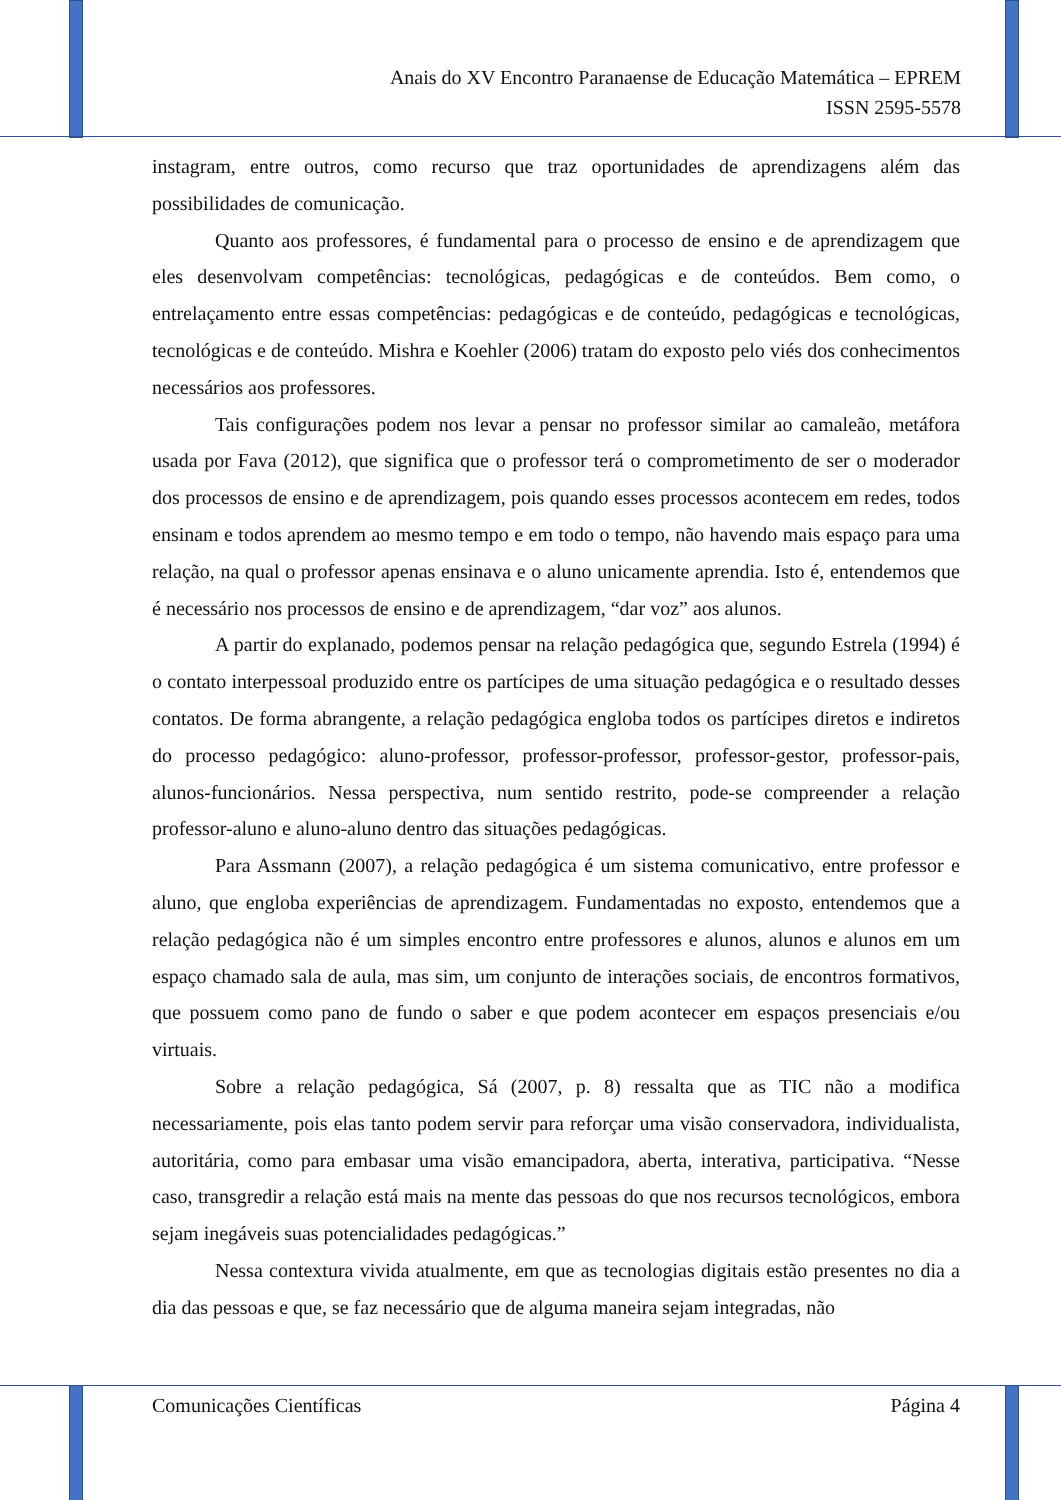Anais do XV Encontro Paranaense de Educação Matemática – EPREM
ISSN 2595-5578
instagram, entre outros, como recurso que traz oportunidades de aprendizagens além das possibilidades de comunicação.
Quanto aos professores, é fundamental para o processo de ensino e de aprendizagem que eles desenvolvam competências: tecnológicas, pedagógicas e de conteúdos. Bem como, o entrelaçamento entre essas competências: pedagógicas e de conteúdo, pedagógicas e tecnológicas, tecnológicas e de conteúdo. Mishra e Koehler (2006) tratam do exposto pelo viés dos conhecimentos necessários aos professores.
Tais configurações podem nos levar a pensar no professor similar ao camaleão, metáfora usada por Fava (2012), que significa que o professor terá o comprometimento de ser o moderador dos processos de ensino e de aprendizagem, pois quando esses processos acontecem em redes, todos ensinam e todos aprendem ao mesmo tempo e em todo o tempo, não havendo mais espaço para uma relação, na qual o professor apenas ensinava e o aluno unicamente aprendia. Isto é, entendemos que é necessário nos processos de ensino e de aprendizagem, “dar voz” aos alunos.
A partir do explanado, podemos pensar na relação pedagógica que, segundo Estrela (1994) é o contato interpessoal produzido entre os partícipes de uma situação pedagógica e o resultado desses contatos. De forma abrangente, a relação pedagógica engloba todos os partícipes diretos e indiretos do processo pedagógico: aluno-professor, professor-professor, professor-gestor, professor-pais, alunos-funcionários. Nessa perspectiva, num sentido restrito, pode-se compreender a relação professor-aluno e aluno-aluno dentro das situações pedagógicas.
Para Assmann (2007), a relação pedagógica é um sistema comunicativo, entre professor e aluno, que engloba experiências de aprendizagem. Fundamentadas no exposto, entendemos que a relação pedagógica não é um simples encontro entre professores e alunos, alunos e alunos em um espaço chamado sala de aula, mas sim, um conjunto de interações sociais, de encontros formativos, que possuem como pano de fundo o saber e que podem acontecer em espaços presenciais e/ou virtuais.
Sobre a relação pedagógica, Sá (2007, p. 8) ressalta que as TIC não a modifica necessariamente, pois elas tanto podem servir para reforçar uma visão conservadora, individualista, autoritária, como para embasar uma visão emancipadora, aberta, interativa, participativa. “Nesse caso, transgredir a relação está mais na mente das pessoas do que nos recursos tecnológicos, embora sejam inegáveis suas potencialidades pedagógicas.”
Nessa contextura vivida atualmente, em que as tecnologias digitais estão presentes no dia a dia das pessoas e que, se faz necessário que de alguma maneira sejam integradas, não
Comunicações Científicas Página 4